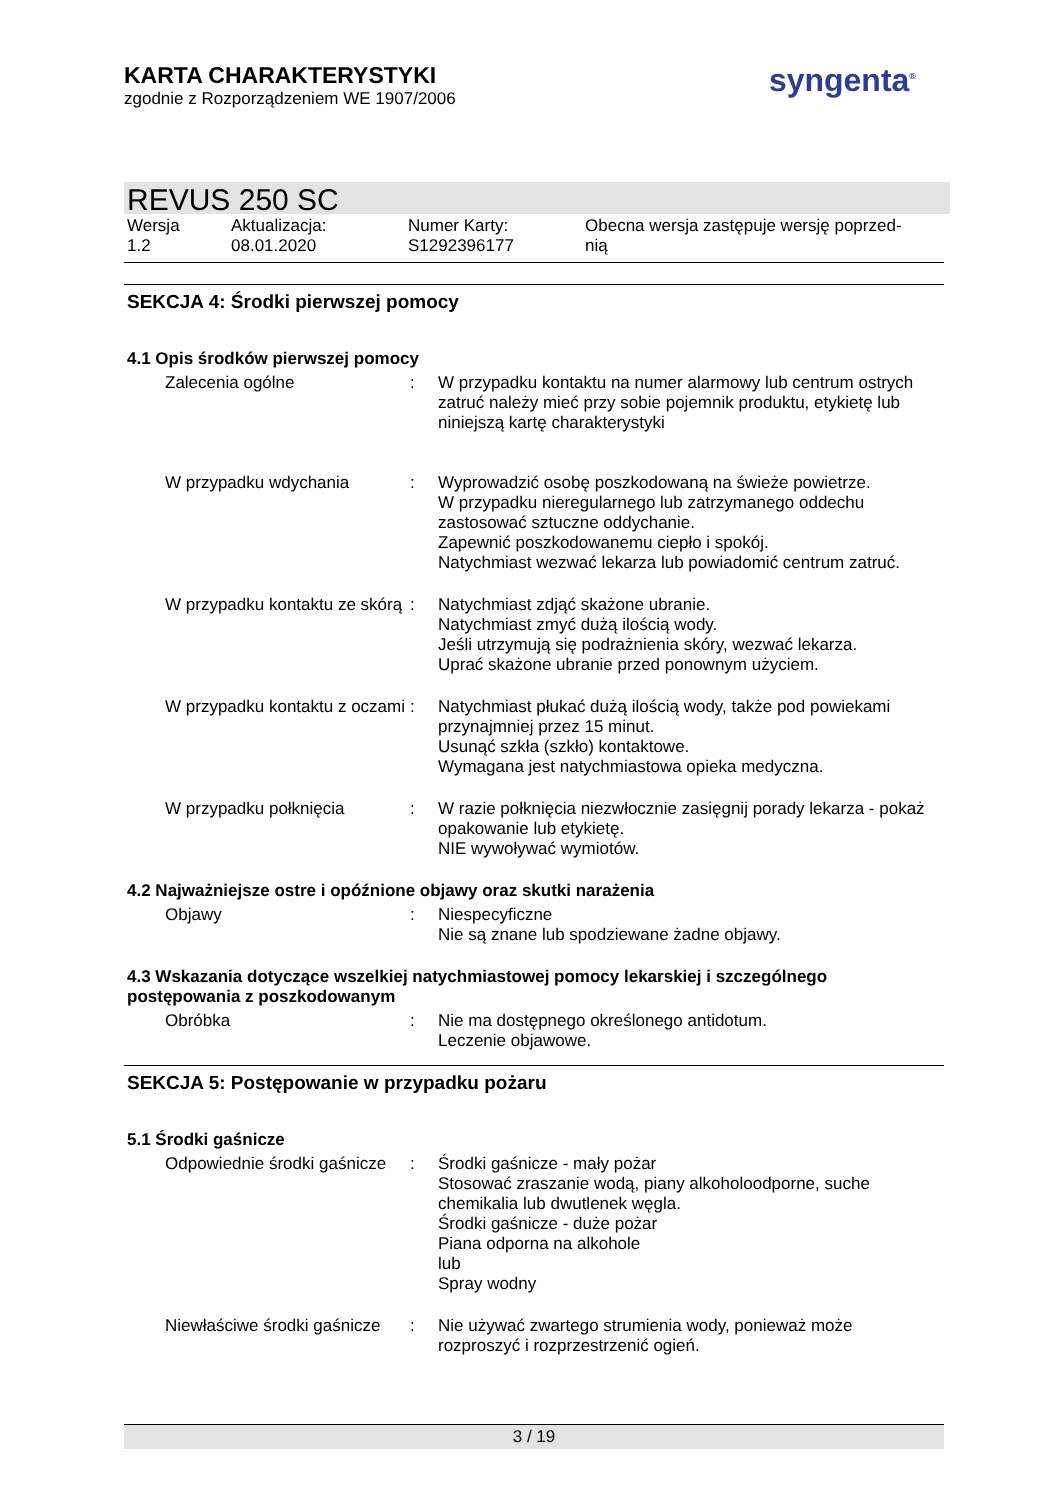KARTA CHARAKTERYSTYKI
zgodnie z Rozporządzeniem WE 1907/2006
syngenta<sup>®</sup>
REVUS 250 SC
Wersja
1.2
Aktualizacja:
08.01.2020
Numer Karty:
S1292396177
Obecna wersja zastępuje wersję poprzed-
nią
SEKCJA 4: Środki pierwszej pomocy
4.1 Opis środków pierwszej pomocy
Zalecenia ogólne : W przypadku kontaktu na numer alarmowy lub centrum ostrych zatruć należy mieć przy sobie pojemnik produktu, etykietę lub niniejszą kartę charakterystyki
W przypadku wdychania : Wyprowadzić osobę poszkodowaną na świeże powietrze.
W przypadku nieregularnego lub zatrzymanego oddechu zastosować sztuczne oddychanie.
Zapewnić poszkodowanemu ciepło i spokój.
Natychmiast wezwać lekarza lub powiadomić centrum zatruć.
W przypadku kontaktu ze skórą
: Natychmiast zdjąć skażone ubranie.
Natychmiast zmyć dużą ilością wody.
Jeśli utrzymują się podrażnienia skóry, wezwać lekarza.
Uprać skażone ubranie przed ponownym użyciem.
W przypadku kontaktu z oczami
: Natychmiast płukać dużą ilością wody, także pod powiekami przynajmniej przez 15 minut.
Usunąć szkła (szkło) kontaktowe.
Wymagana jest natychmiastowa opieka medyczna.
W przypadku połknięcia : W razie połknięcia niezwłocznie zasięgnij porady lekarza - pokaż opakowanie lub etykietę.
NIE wywoływać wymiotów.
4.2 Najważniejsze ostre i opóźnione objawy oraz skutki narażenia
Objawy : Niespecyficzne
Nie są znane lub spodziewane żadne objawy.
4.3 Wskazania dotyczące wszelkiej natychmiastowej pomocy lekarskiej i szczególnego postępowania z poszkodowanym
Obróbka : Nie ma dostępnego określonego antidotum.
Leczenie objawowe.
SEKCJA 5: Postępowanie w przypadku pożaru
5.1 Środki gaśnicze
Odpowiednie środki gaśnicze
: Środki gaśnicze - mały pożar
Stosować zraszanie wodą, piany alkoholoodporne, suche chemikalia lub dwutlenek węgla.
Środki gaśnicze - duże pożar
Piana odporna na alkohole
lub
Spray wodny
Niewłaściwe środki gaśnicze
: Nie używać zwartego strumienia wody, ponieważ może rozproszyć i rozprzestrzenić ogień.
3 / 19